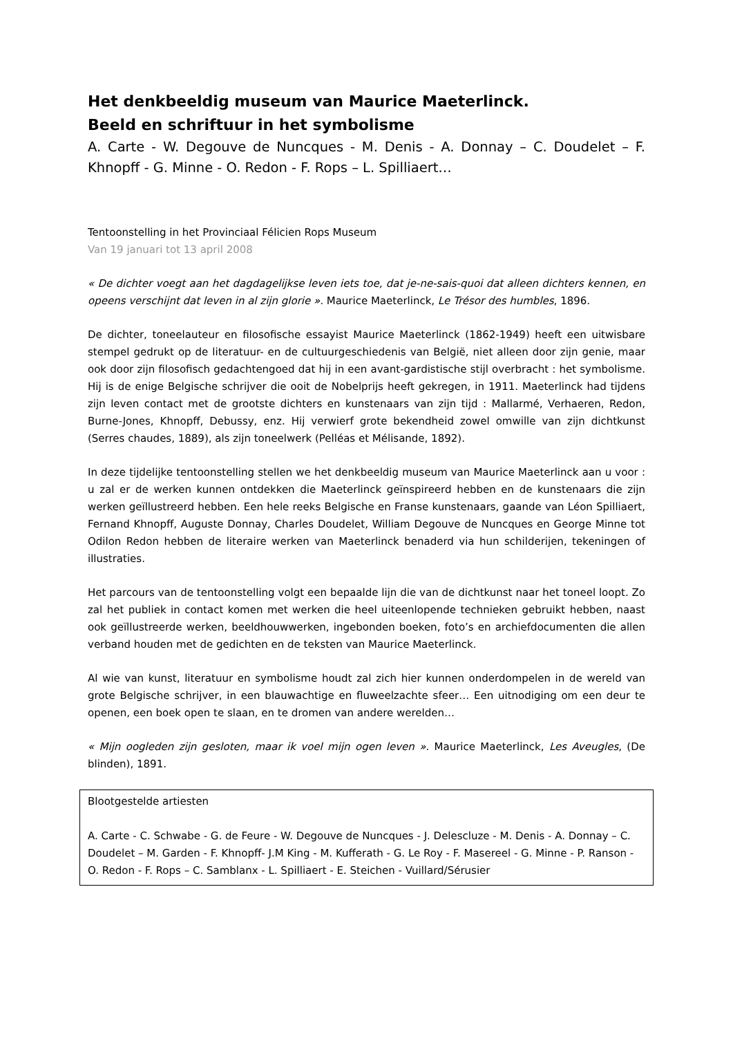Het denkbeeldig museum van Maurice Maeterlinck.
Beeld en schriftuur in het symbolisme
A. Carte - W. Degouve de Nuncques - M. Denis - A. Donnay – C. Doudelet – F. Khnopff - G. Minne - O. Redon - F. Rops – L. Spilliaert…
Tentoonstelling in het Provinciaal Félicien Rops Museum
Van 19 januari tot 13 april 2008
« De dichter voegt aan het dagdagelijkse leven iets toe, dat je-ne-sais-quoi dat alleen dichters kennen, en opeens verschijnt dat leven in al zijn glorie ». Maurice Maeterlinck, Le Trésor des humbles, 1896.
De dichter, toneelauteur en filosofische essayist Maurice Maeterlinck (1862-1949) heeft een uitwisbare stempel gedrukt op de literatuur- en de cultuurgeschiedenis van België, niet alleen door zijn genie, maar ook door zijn filosofisch gedachtengoed dat hij in een avant-gardistische stijl overbracht : het symbolisme. Hij is de enige Belgische schrijver die ooit de Nobelprijs heeft gekregen, in 1911. Maeterlinck had tijdens zijn leven contact met de grootste dichters en kunstenaars van zijn tijd : Mallarmé, Verhaeren, Redon, Burne-Jones, Khnopff, Debussy, enz. Hij verwierf grote bekendheid zowel omwille van zijn dichtkunst (Serres chaudes, 1889), als zijn toneelwerk (Pelléas et Mélisande, 1892).
In deze tijdelijke tentoonstelling stellen we het denkbeeldig museum van Maurice Maeterlinck aan u voor : u zal er de werken kunnen ontdekken die Maeterlinck geïnspireerd hebben en de kunstenaars die zijn werken geïllustreerd hebben. Een hele reeks Belgische en Franse kunstenaars, gaande van Léon Spilliaert, Fernand Khnopff, Auguste Donnay, Charles Doudelet, William Degouve de Nuncques en George Minne tot Odilon Redon hebben de literaire werken van Maeterlinck benaderd via hun schilderijen, tekeningen of illustraties.
Het parcours van de tentoonstelling volgt een bepaalde lijn die van de dichtkunst naar het toneel loopt. Zo zal het publiek in contact komen met werken die heel uiteenlopende technieken gebruikt hebben, naast ook geïllustreerde werken, beeldhouwwerken, ingebonden boeken, foto’s en archiefdocumenten die allen verband houden met de gedichten en de teksten van Maurice Maeterlinck.
Al wie van kunst, literatuur en symbolisme houdt zal zich hier kunnen onderdompelen in de wereld van grote Belgische schrijver, in een blauwachtige en fluweelzachte sfeer… Een uitnodiging om een deur te openen, een boek open te slaan, en te dromen van andere werelden…
« Mijn oogleden zijn gesloten, maar ik voel mijn ogen leven ». Maurice Maeterlinck, Les Aveugles, (De blinden), 1891.
Blootgestelde artiesten
A. Carte - C. Schwabe - G. de Feure - W. Degouve de Nuncques - J. Delescluze - M. Denis - A. Donnay – C. Doudelet – M. Garden - F. Khnopff- J.M King - M. Kufferath - G. Le Roy - F. Masereel - G. Minne - P. Ranson - O. Redon - F. Rops – C. Samblanx - L. Spilliaert - E. Steichen - Vuillard/Sérusier